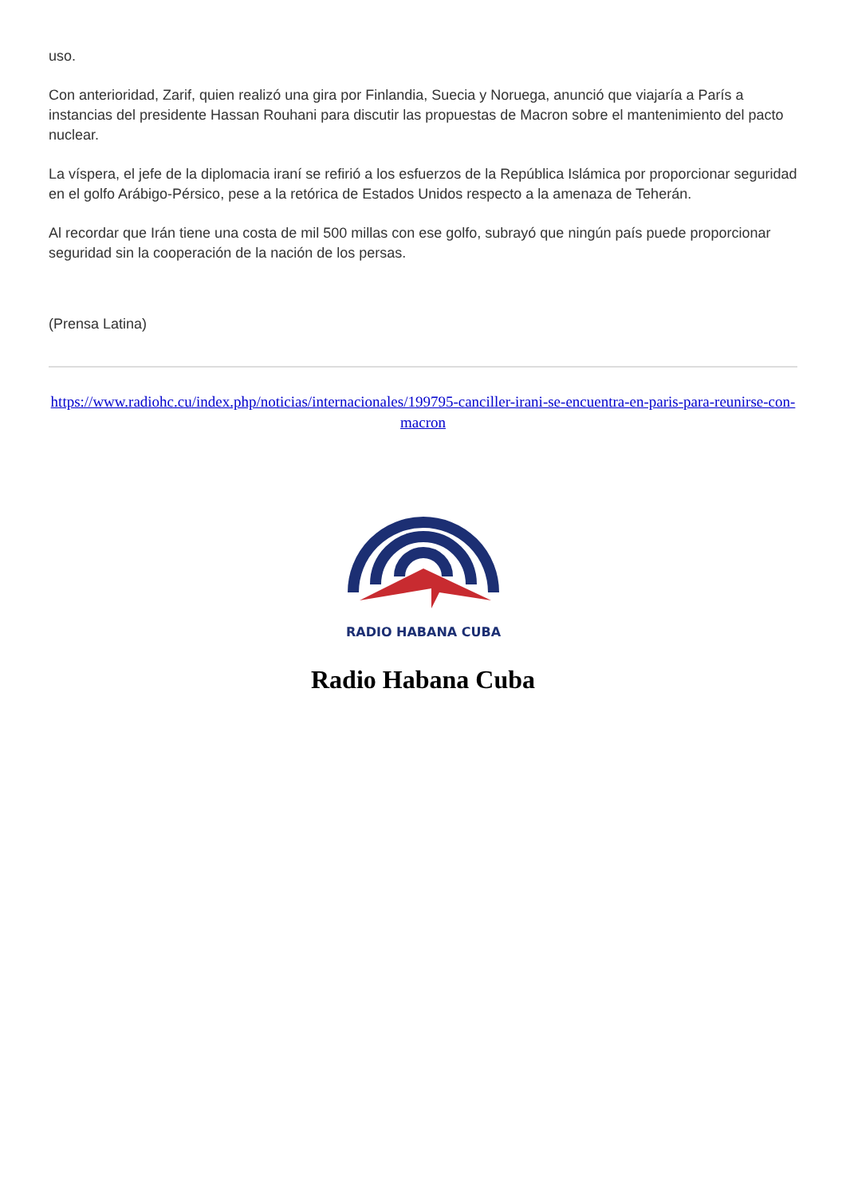uso.
Con anterioridad, Zarif, quien realizó una gira por Finlandia, Suecia y Noruega, anunció que viajaría a París a instancias del presidente Hassan Rouhani para discutir las propuestas de Macron sobre el mantenimiento del pacto nuclear.
La víspera, el jefe de la diplomacia iraní se refirió a los esfuerzos de la República Islámica por proporcionar seguridad en el golfo Arábigo-Pérsico, pese a la retórica de Estados Unidos respecto a la amenaza de Teherán.
Al recordar que Irán tiene una costa de mil 500 millas con ese golfo, subrayó que ningún país puede proporcionar seguridad sin la cooperación de la nación de los persas.
(Prensa Latina)
https://www.radiohc.cu/index.php/noticias/internacionales/199795-canciller-irani-se-encuentra-en-paris-para-reunirse-con-macron
RADIO HABANA CUBA
Radio Habana Cuba